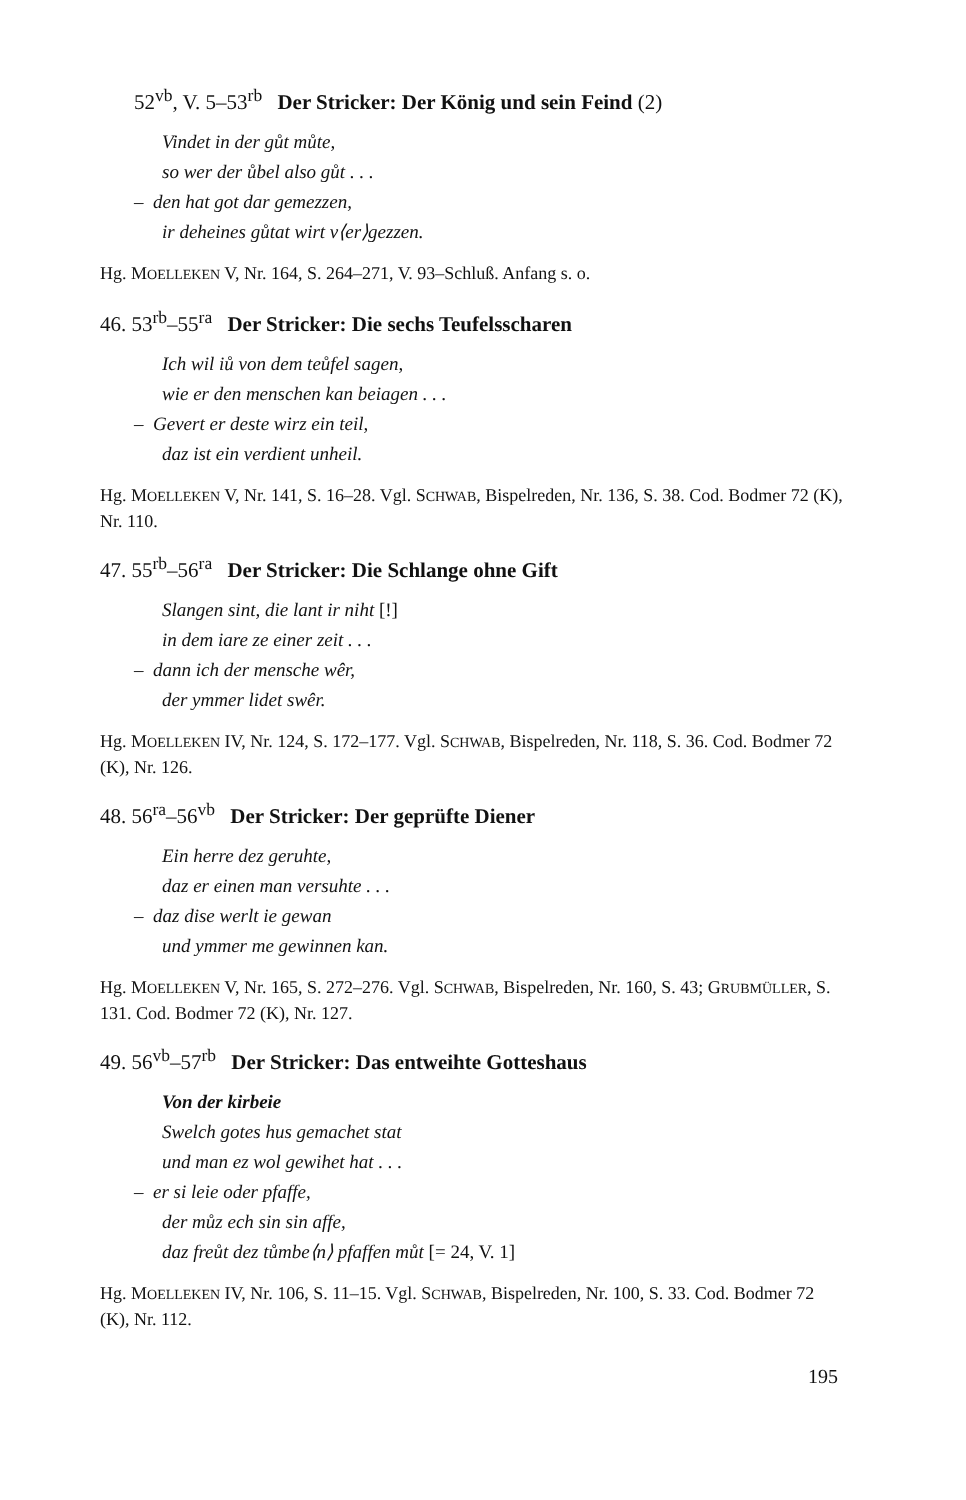52<sup>vb</sup>, V. 5–53<sup>rb</sup> Der Stricker: Der König und sein Feind (2)
Vindet in der gůt můte,
so wer der ůbel also gůt . . .
– den hat got dar gemezzen,
ir deheines gůtat wirt v⟨er⟩gezzen.
Hg. MOELLEKEN V, Nr. 164, S. 264–271, V. 93–Schluß. Anfang s. o.
46. 53<sup>rb</sup>–55<sup>ra</sup> Der Stricker: Die sechs Teufelsscharen
Ich wil iů von dem teůfel sagen,
wie er den menschen kan beiagen . . .
– Gevert er deste wirz ein teil,
daz ist ein verdient unheil.
Hg. MOELLEKEN V, Nr. 141, S. 16–28. Vgl. SCHWAB, Bispelreden, Nr. 136, S. 38. Cod. Bodmer 72 (K), Nr. 110.
47. 55<sup>rb</sup>–56<sup>ra</sup> Der Stricker: Die Schlange ohne Gift
Slangen sint, die lant ir niht [!]
in dem iare ze einer zeit . . .
– dann ich der mensche wêr,
der ymmer lidet swêr.
Hg. MOELLEKEN IV, Nr. 124, S. 172–177. Vgl. SCHWAB, Bispelreden, Nr. 118, S. 36. Cod. Bodmer 72 (K), Nr. 126.
48. 56<sup>ra</sup>–56<sup>vb</sup> Der Stricker: Der geprüfte Diener
Ein herre dez geruhte,
daz er einen man versuhte . . .
– daz dise werlt ie gewan
und ymmer me gewinnen kan.
Hg. MOELLEKEN V, Nr. 165, S. 272–276. Vgl. SCHWAB, Bispelreden, Nr. 160, S. 43; GRUBMÜLLER, S. 131. Cod. Bodmer 72 (K), Nr. 127.
49. 56<sup>vb</sup>–57<sup>rb</sup> Der Stricker: Das entweihte Gotteshaus
Von der kirbeie
Swelch gotes hus gemachet stat
und man ez wol gewihet hat . . .
– er si leie oder pfaffe,
der můz ech sin sin affe,
daz freůt dez tůmbe⟨n⟩ pfaffen můt [= 24, V. 1]
Hg. MOELLEKEN IV, Nr. 106, S. 11–15. Vgl. SCHWAB, Bispelreden, Nr. 100, S. 33. Cod. Bodmer 72 (K), Nr. 112.
195